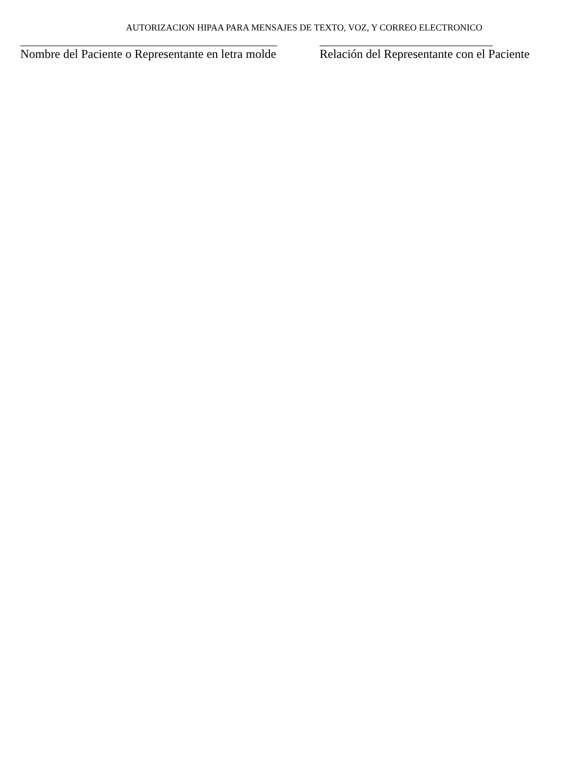AUTORIZACION HIPAA PARA MENSAJES DE TEXTO, VOZ, Y CORREO ELECTRONICO
______________________________________________
Nombre del Paciente o Representante en letra molde
_______________________________
Relación del Representante con el Paciente